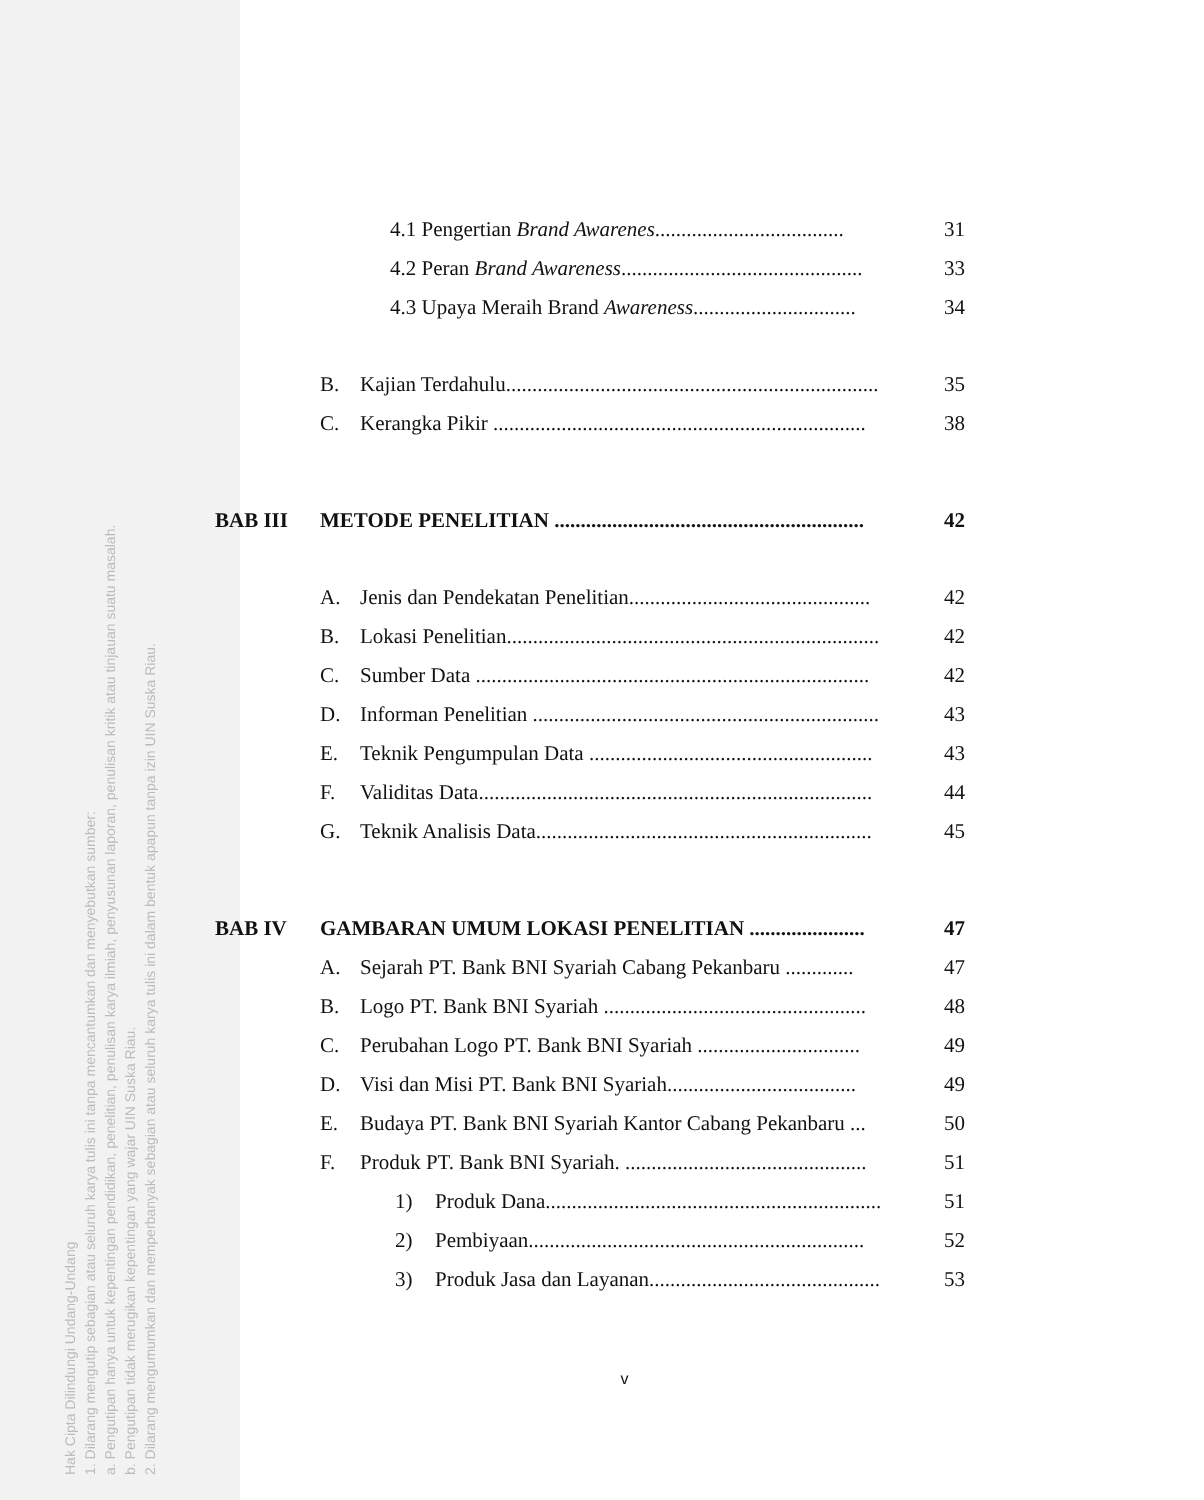Hak Cipta Dilindungi Undang-Undang
1. Dilarang mengutip sebagian atau seluruh karya tulis ini tanpa mencantumkan dan menyebutkan sumber:
a. Pengutipan hanya untuk kepentingan pendidikan, penelitian, penulisan karya ilmiah, penyusunan laporan, penulisan kritik atau tinjauan suatu masalah.
b. Pengutipan tidak merugikan kepentingan yang wajar UIN Suska Riau.
2. Dilarang mengumumkan dan memperbanyak sebagian atau seluruh karya tulis ini dalam bentuk apapun tanpa izin UIN Suska Riau.
4.1 Pengertian Brand Awarenes.................................... 31
4.2 Peran Brand Awareness.............................................. 33
4.3 Upaya Meraih Brand Awareness............................... 34
B. Kajian Terdahulu....................................................................... 35
C. Kerangka Pikir ....................................................................... 38
BAB III METODE PENELITIAN ........................................................... 42
A. Jenis dan Pendekatan Penelitian.............................................. 42
B. Lokasi Penelitian....................................................................... 42
C. Sumber Data ........................................................................... 42
D. Informan Penelitian .................................................................. 43
E. Teknik Pengumpulan Data ...................................................... 43
F. Validitas Data........................................................................... 44
G. Teknik Analisis Data................................................................ 45
BAB IV GAMBARAN UMUM LOKASI PENELITIAN ...................... 47
A. Sejarah PT. Bank BNI Syariah Cabang Pekanbaru ............. 47
B. Logo PT. Bank BNI Syariah .................................................. 48
C. Perubahan Logo PT. Bank BNI Syariah ............................... 49
D. Visi dan Misi PT. Bank BNI Syariah.................................... 49
E. Budaya PT. Bank BNI Syariah Kantor Cabang Pekanbaru ... 50
F. Produk PT. Bank BNI Syariah. .............................................. 51
1) Produk Dana................................................................ 51
2) Pembiyaan................................................................ 52
3) Produk Jasa dan Layanan............................................ 53
v